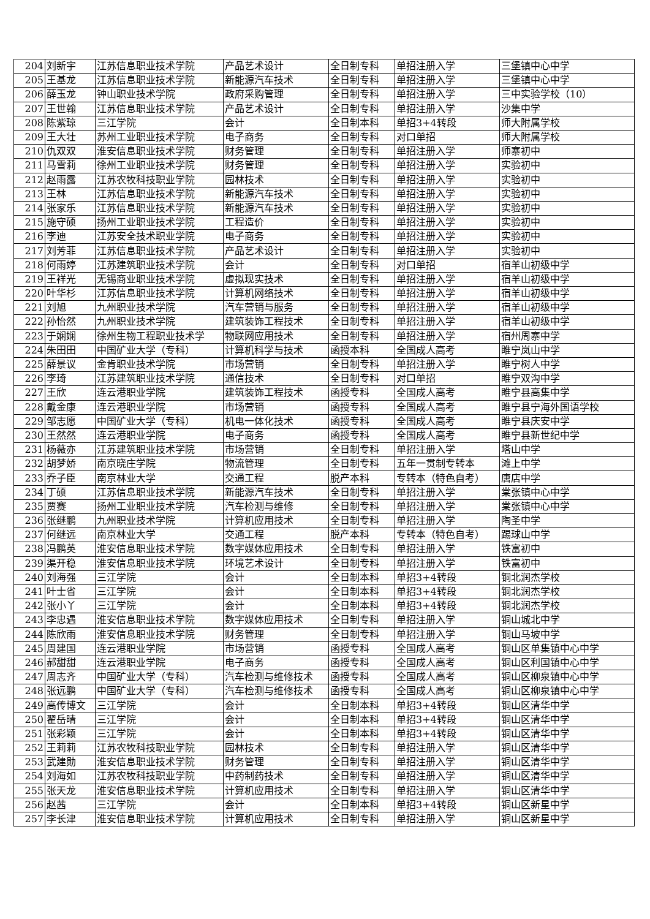| 204 | 刘新宇 | 江苏信息职业技术学院 | 产品艺术设计 | 全日制专科 | 单招注册入学 | 三堡镇中心中学 |
| 205 | 王基龙 | 江苏信息职业技术学院 | 新能源汽车技术 | 全日制专科 | 单招注册入学 | 三堡镇中心中学 |
| 206 | 薛玉龙 | 钟山职业技术学院 | 政府采购管理 | 全日制专科 | 单招注册入学 | 三中实验学校（10） |
| 207 | 王世翰 | 江苏信息职业技术学院 | 产品艺术设计 | 全日制专科 | 单招注册入学 | 沙集中学 |
| 208 | 陈紫琼 | 三江学院 | 会计 | 全日制本科 | 单招3+4转段 | 师大附属学校 |
| 209 | 王大壮 | 苏州工业职业技术学院 | 电子商务 | 全日制专科 | 对口单招 | 师大附属学校 |
| 210 | 仇双双 | 淮安信息职业技术学院 | 财务管理 | 全日制专科 | 单招注册入学 | 师寨初中 |
| 211 | 马雪莉 | 徐州工业职业技术学院 | 财务管理 | 全日制专科 | 单招注册入学 | 实验初中 |
| 212 | 赵雨露 | 江苏农牧科技职业学院 | 园林技术 | 全日制专科 | 单招注册入学 | 实验初中 |
| 213 | 王林 | 江苏信息职业技术学院 | 新能源汽车技术 | 全日制专科 | 单招注册入学 | 实验初中 |
| 214 | 张家乐 | 江苏信息职业技术学院 | 新能源汽车技术 | 全日制专科 | 单招注册入学 | 实验初中 |
| 215 | 施守硕 | 扬州工业职业技术学院 | 工程造价 | 全日制专科 | 单招注册入学 | 实验初中 |
| 216 | 李迪 | 江苏安全技术职业学院 | 电子商务 | 全日制专科 | 单招注册入学 | 实验初中 |
| 217 | 刘芳菲 | 江苏信息职业技术学院 | 产品艺术设计 | 全日制专科 | 单招注册入学 | 实验初中 |
| 218 | 何雨婷 | 江苏建筑职业技术学院 | 会计 | 全日制专科 | 对口单招 | 宿羊山初级中学 |
| 219 | 王祥光 | 无锡商业职业技术学院 | 虚拟现实技术 | 全日制专科 | 单招注册入学 | 宿羊山初级中学 |
| 220 | 叶华杉 | 江苏信息职业技术学院 | 计算机网络技术 | 全日制专科 | 单招注册入学 | 宿羊山初级中学 |
| 221 | 刘旭 | 九州职业技术学院 | 汽车营销与服务 | 全日制专科 | 单招注册入学 | 宿羊山初级中学 |
| 222 | 孙怡然 | 九州职业技术学院 | 建筑装饰工程技术 | 全日制专科 | 单招注册入学 | 宿羊山初级中学 |
| 223 | 于娴娴 | 徐州生物工程职业技术学 | 物联网应用技术 | 全日制专科 | 单招注册入学 | 宿州周寨中学 |
| 224 | 朱田田 | 中国矿业大学（专科） | 计算机科学与技术 | 函授本科 | 全国成人高考 | 睢宁岚山中学 |
| 225 | 薛景议 | 金肯职业技术学院 | 市场营销 | 全日制专科 | 单招注册入学 | 睢宁树人中学 |
| 226 | 李琦 | 江苏建筑职业技术学院 | 通信技术 | 全日制专科 | 对口单招 | 睢宁双沟中学 |
| 227 | 王欣 | 连云港职业学院 | 建筑装饰工程技术 | 函授专科 | 全国成人高考 | 睢宁县高集中学 |
| 228 | 戴金康 | 连云港职业学院 | 市场营销 | 函授专科 | 全国成人高考 | 睢宁县宁海外国语学校 |
| 229 | 邹志愿 | 中国矿业大学（专科） | 机电一体化技术 | 函授专科 | 全国成人高考 | 睢宁县庆安中学 |
| 230 | 王然然 | 连云港职业学院 | 电子商务 | 函授专科 | 全国成人高考 | 睢宁县新世纪中学 |
| 231 | 杨薇亦 | 江苏建筑职业技术学院 | 市场营销 | 全日制专科 | 单招注册入学 | 塔山中学 |
| 232 | 胡梦娇 | 南京晓庄学院 | 物流管理 | 全日制专科 | 五年一贯制专转本 | 滩上中学 |
| 233 | 乔子臣 | 南京林业大学 | 交通工程 | 脱产本科 | 专转本（特色自考） | 唐店中学 |
| 234 | 丁硕 | 江苏信息职业技术学院 | 新能源汽车技术 | 全日制专科 | 单招注册入学 | 棠张镇中心中学 |
| 235 | 贾赛 | 扬州工业职业技术学院 | 汽车检测与维修 | 全日制专科 | 单招注册入学 | 棠张镇中心中学 |
| 236 | 张继鹏 | 九州职业技术学院 | 计算机应用技术 | 全日制专科 | 单招注册入学 | 陶圣中学 |
| 237 | 何继远 | 南京林业大学 | 交通工程 | 脱产本科 | 专转本（特色自考） | 踢球山中学 |
| 238 | 冯鹏英 | 淮安信息职业技术学院 | 数字媒体应用技术 | 全日制专科 | 单招注册入学 | 铁富初中 |
| 239 | 渠开稳 | 淮安信息职业技术学院 | 环境艺术设计 | 全日制专科 | 单招注册入学 | 铁富初中 |
| 240 | 刘海强 | 三江学院 | 会计 | 全日制本科 | 单招3+4转段 | 铜北润杰学校 |
| 241 | 叶士省 | 三江学院 | 会计 | 全日制本科 | 单招3+4转段 | 铜北润杰学校 |
| 242 | 张小丫 | 三江学院 | 会计 | 全日制本科 | 单招3+4转段 | 铜北润杰学校 |
| 243 | 李忠遇 | 淮安信息职业技术学院 | 数字媒体应用技术 | 全日制专科 | 单招注册入学 | 铜山城北中学 |
| 244 | 陈欣雨 | 淮安信息职业技术学院 | 财务管理 | 全日制专科 | 单招注册入学 | 铜山马坡中学 |
| 245 | 周建国 | 连云港职业学院 | 市场营销 | 函授专科 | 全国成人高考 | 铜山区单集镇中心中学 |
| 246 | 郝甜甜 | 连云港职业学院 | 电子商务 | 函授专科 | 全国成人高考 | 铜山区利国镇中心中学 |
| 247 | 周志齐 | 中国矿业大学（专科） | 汽车检测与维修技术 | 函授专科 | 全国成人高考 | 铜山区柳泉镇中心中学 |
| 248 | 张远鹏 | 中国矿业大学（专科） | 汽车检测与维修技术 | 函授专科 | 全国成人高考 | 铜山区柳泉镇中心中学 |
| 249 | 高传博文 | 三江学院 | 会计 | 全日制本科 | 单招3+4转段 | 铜山区清华中学 |
| 250 | 翟岳晴 | 三江学院 | 会计 | 全日制本科 | 单招3+4转段 | 铜山区清华中学 |
| 251 | 张彩颖 | 三江学院 | 会计 | 全日制本科 | 单招3+4转段 | 铜山区清华中学 |
| 252 | 王莉莉 | 江苏农牧科技职业学院 | 园林技术 | 全日制专科 | 单招注册入学 | 铜山区清华中学 |
| 253 | 武建勋 | 淮安信息职业技术学院 | 财务管理 | 全日制专科 | 单招注册入学 | 铜山区清华中学 |
| 254 | 刘海如 | 江苏农牧科技职业学院 | 中药制药技术 | 全日制专科 | 单招注册入学 | 铜山区清华中学 |
| 255 | 张天龙 | 淮安信息职业技术学院 | 计算机应用技术 | 全日制专科 | 单招注册入学 | 铜山区清华中学 |
| 256 | 赵茜 | 三江学院 | 会计 | 全日制本科 | 单招3+4转段 | 铜山区新星中学 |
| 257 | 李长津 | 淮安信息职业技术学院 | 计算机应用技术 | 全日制专科 | 单招注册入学 | 铜山区新星中学 |